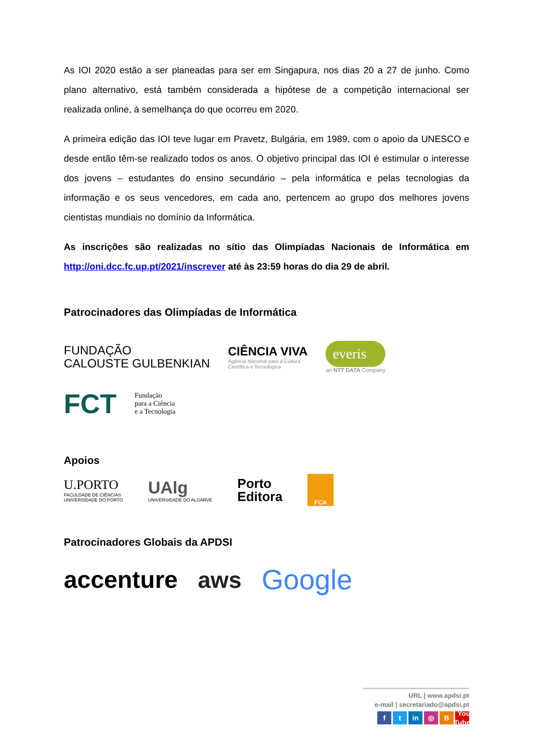As IOI 2020 estão a ser planeadas para ser em Singapura, nos dias 20 a 27 de junho. Como plano alternativo, está também considerada a hipótese de a competição internacional ser realizada online, à semelhança do que ocorreu em 2020.
A primeira edição das IOI teve lugar em Pravetz, Bulgária, em 1989, com o apoio da UNESCO e desde então têm-se realizado todos os anos. O objetivo principal das IOI é estimular o interesse dos jovens – estudantes do ensino secundário – pela informática e pelas tecnologias da informação e os seus vencedores, em cada ano, pertencem ao grupo dos melhores jovens cientistas mundiais no domínio da Informática.
As inscrições são realizadas no sítio das Olimpíadas Nacionais de Informática em http://oni.dcc.fc.up.pt/2021/inscrever até às 23:59 horas do dia 29 de abril.
Patrocinadores das Olimpíadas de Informática
FUNDAÇÃO
CALOUSTE GULBENKIAN
CIÊNCIA VIVA
Agência Nacional para a Cultura
Científica e Tecnológica
everis
an NTT DATA Company
FCT
Fundação
para a Ciência
e a Tecnologia
Apoios
U.PORTO
FACULDADE DE CIÊNCIAS
UNIVERSIDADE DO PORTO
UAlg
UNIVERSIDADE DO ALGARVE
Porto
Editora
FCA
Patrocinadores Globais da APDSI
accenture aws
Google
URL | www.apdsi.pt
e-mail | secretariado@apdsi.pt
ft in ◎ B You Tube